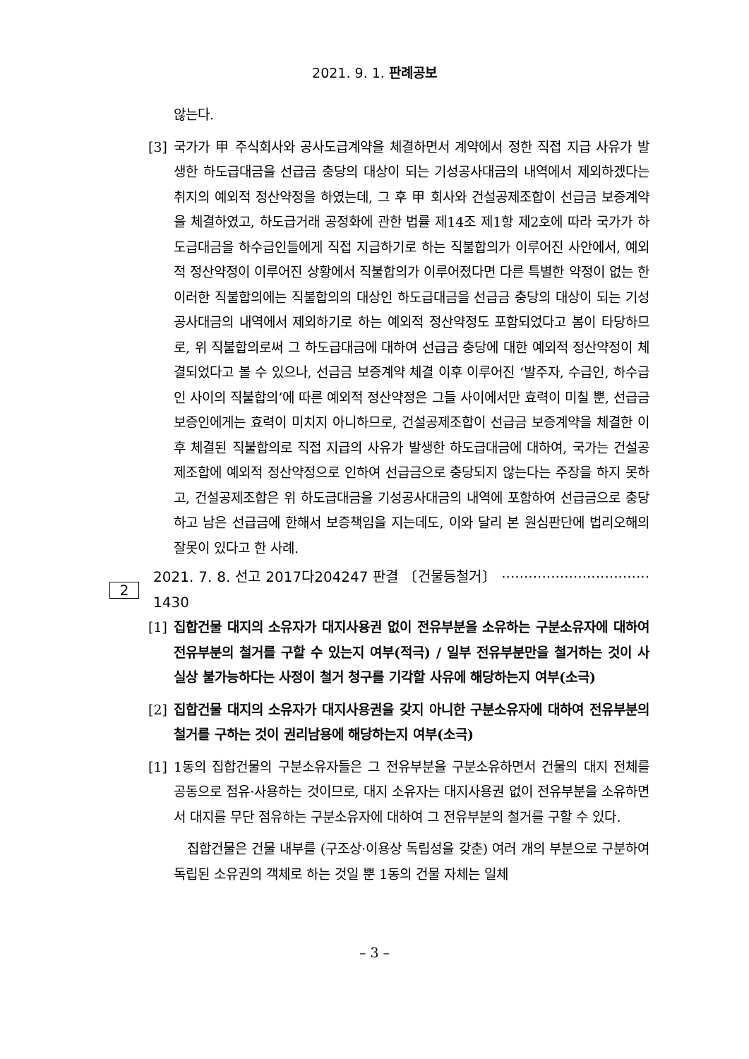2021. 9. 1. 판례공보
않는다.
[3] 국가가 甲 주식회사와 공사도급계약을 체결하면서 계약에서 정한 직접 지급 사유가 발생한 하도급대금을 선급금 충당의 대상이 되는 기성공사대금의 내역에서 제외하겠다는 취지의 예외적 정산약정을 하였는데, 그 후 甲 회사와 건설공제조합이 선급금 보증계약을 체결하였고, 하도급거래 공정화에 관한 법률 제14조 제1항 제2호에 따라 국가가 하도급대금을 하수급인들에게 직접 지급하기로 하는 직불합의가 이루어진 사안에서, 예외적 정산약정이 이루어진 상황에서 직불합의가 이루어졌다면 다른 특별한 약정이 없는 한 이러한 직불합의에는 직불합의의 대상인 하도급대금을 선급금 충당의 대상이 되는 기성공사대금의 내역에서 제외하기로 하는 예외적 정산약정도 포함되었다고 봄이 타당하므로, 위 직불합의로써 그 하도급대금에 대하여 선급금 충당에 대한 예외적 정산약정이 체결되었다고 볼 수 있으나, 선급금 보증계약 체결 이후 이루어진 ‘발주자, 수급인, 하수급인 사이의 직불합의’에 따른 예외적 정산약정은 그들 사이에서만 효력이 미칠 뿐, 선급금 보증인에게는 효력이 미치지 아니하므로, 건설공제조합이 선급금 보증계약을 체결한 이후 체결된 직불합의로 직접 지급의 사유가 발생한 하도급대금에 대하여, 국가는 건설공제조합에 예외적 정산약정으로 인하여 선급금으로 충당되지 않는다는 주장을 하지 못하고, 건설공제조합은 위 하도급대금을 기성공사대금의 내역에 포함하여 선급금으로 충당하고 남은 선급금에 한해서 보증책임을 지는데도, 이와 달리 본 원심판단에 법리오해의 잘못이 있다고 한 사례.
2 2021. 7. 8. 선고 2017다204247 판결 〔건물등철거〕 ································· 1430
[1] 집합건물 대지의 소유자가 대지사용권 없이 전유부분을 소유하는 구분소유자에 대하여 전유부분의 철거를 구할 수 있는지 여부(적극) / 일부 전유부분만을 철거하는 것이 사실상 불가능하다는 사정이 철거 청구를 기각할 사유에 해당하는지 여부(소극)
[2] 집합건물 대지의 소유자가 대지사용권을 갖지 아니한 구분소유자에 대하여 전유부분의 철거를 구하는 것이 권리남용에 해당하는지 여부(소극)
[1] 1동의 집합건물의 구분소유자들은 그 전유부분을 구분소유하면서 건물의 대지 전체를 공동으로 점유·사용하는 것이므로, 대지 소유자는 대지사용권 없이 전유부분을 소유하면서 대지를 무단 점유하는 구분소유자에 대하여 그 전유부분의 철거를 구할 수 있다.
집합건물은 건물 내부를 (구조상·이용상 독립성을 갖춘) 여러 개의 부분으로 구분하여 독립된 소유권의 객체로 하는 것일 뿐 1동의 건물 자체는 일체
– 3 –